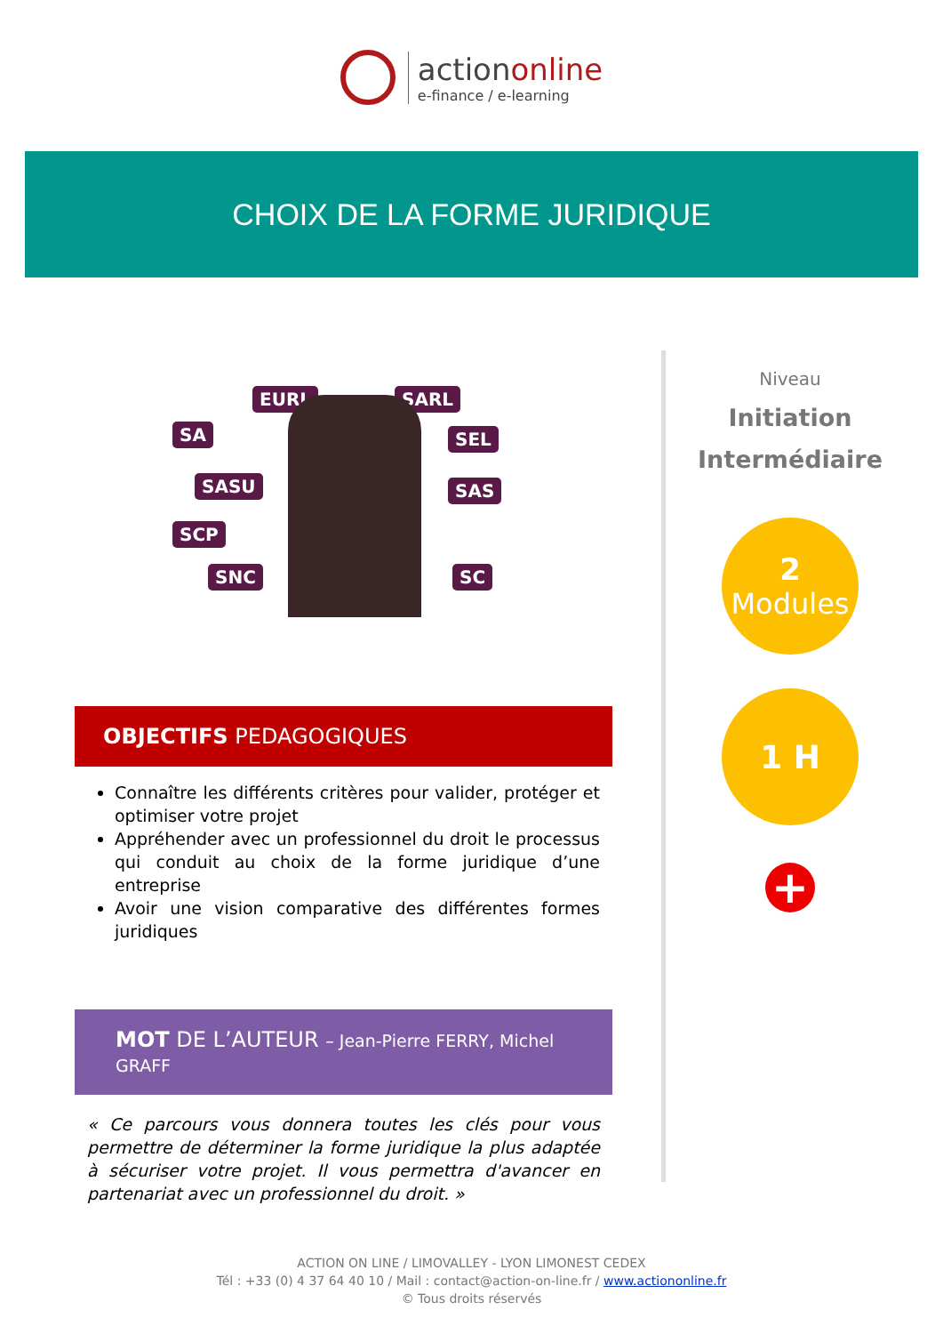actiononline
e-finance / e-learning
CHOIX DE LA FORME JURIDIQUE
EURL SARL
SA SEL
SASU SAS
SCP
SNC SC
OBJECTIFS PEDAGOGIQUES
Connaître les différents critères pour valider, protéger et optimiser votre projet
Appréhender avec un professionnel du droit le processus qui conduit au choix de la forme juridique d’une entreprise
Avoir une vision comparative des différentes formes juridiques
MOT DE L’AUTEUR – Jean-Pierre FERRY, Michel GRAFF
« Ce parcours vous donnera toutes les clés pour vous permettre de déterminer la forme juridique la plus adaptée à sécuriser votre projet. Il vous permettra d'avancer en partenariat avec un professionnel du droit. »
Niveau
Initiation
Intermédiaire
2
Modules
1 H
+
ACTION ON LINE / LIMOVALLEY - LYON LIMONEST CEDEX
Tél : +33 (0) 4 37 64 40 10 / Mail : contact@action-on-line.fr / www.actiononline.fr
© Tous droits réservés